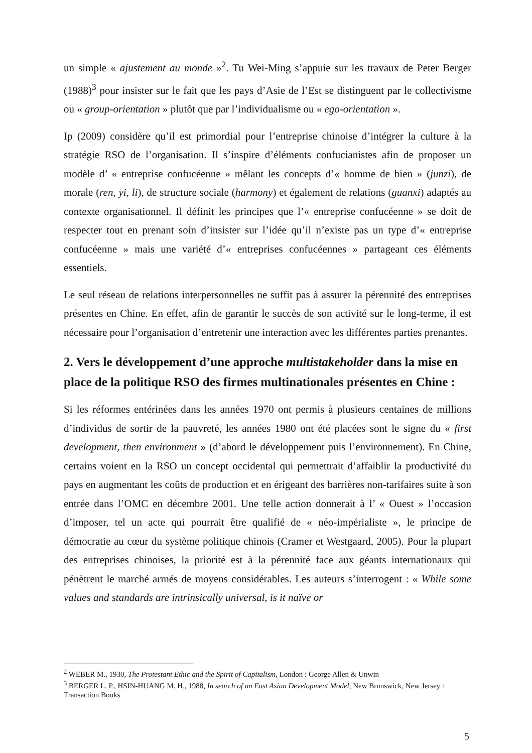un simple « ajustement au monde »<sup>2</sup>. Tu Wei-Ming s’appuie sur les travaux de Peter Berger (1988)<sup>3</sup> pour insister sur le fait que les pays d’Asie de l’Est se distinguent par le collectivisme ou « group-orientation » plutôt que par l’individualisme ou « ego-orientation ».
Ip (2009) considère qu’il est primordial pour l’entreprise chinoise d’intégrer la culture à la stratégie RSO de l’organisation. Il s’inspire d’éléments confucianistes afin de proposer un modèle d’ « entreprise confucéenne » mêlant les concepts d’« homme de bien » (junzi), de morale (ren, yi, li), de structure sociale (harmony) et également de relations (guanxi) adaptés au contexte organisationnel. Il définit les principes que l’« entreprise confucéenne » se doit de respecter tout en prenant soin d’insister sur l’idée qu’il n’existe pas un type d’« entreprise confucéenne » mais une variété d’« entreprises confucéennes » partageant ces éléments essentiels.
Le seul réseau de relations interpersonnelles ne suffit pas à assurer la pérennité des entreprises présentes en Chine. En effet, afin de garantir le succès de son activité sur le long-terme, il est nécessaire pour l’organisation d’entretenir une interaction avec les différentes parties prenantes.
2. Vers le développement d’une approche multistakeholder dans la mise en place de la politique RSO des firmes multinationales présentes en Chine :
Si les réformes entérinées dans les années 1970 ont permis à plusieurs centaines de millions d’individus de sortir de la pauvreté, les années 1980 ont été placées sont le signe du « first development, then environment » (d’abord le développement puis l’environnement). En Chine, certains voient en la RSO un concept occidental qui permettrait d’affaiblir la productivité du pays en augmentant les coûts de production et en érigeant des barrières non-tarifaires suite à son entrée dans l’OMC en décembre 2001. Une telle action donnerait à l’ « Ouest » l’occasion d’imposer, tel un acte qui pourrait être qualifié de « néo-impérialiste », le principe de démocratie au cœur du système politique chinois (Cramer et Westgaard, 2005). Pour la plupart des entreprises chinoises, la priorité est à la pérennité face aux géants internationaux qui pénètrent le marché armés de moyens considérables. Les auteurs s’interrogent : « While some values and standards are intrinsically universal, is it naïve or
<sup>2</sup> WEBER M., 1930, The Protestant Ethic and the Spirit of Capitalism, London : George Allen & Unwin
<sup>3</sup> BERGER L. P., HSIN-HUANG M. H., 1988, In search of an East Asian Development Model, New Brunswick, New Jersey : Transaction Books
5